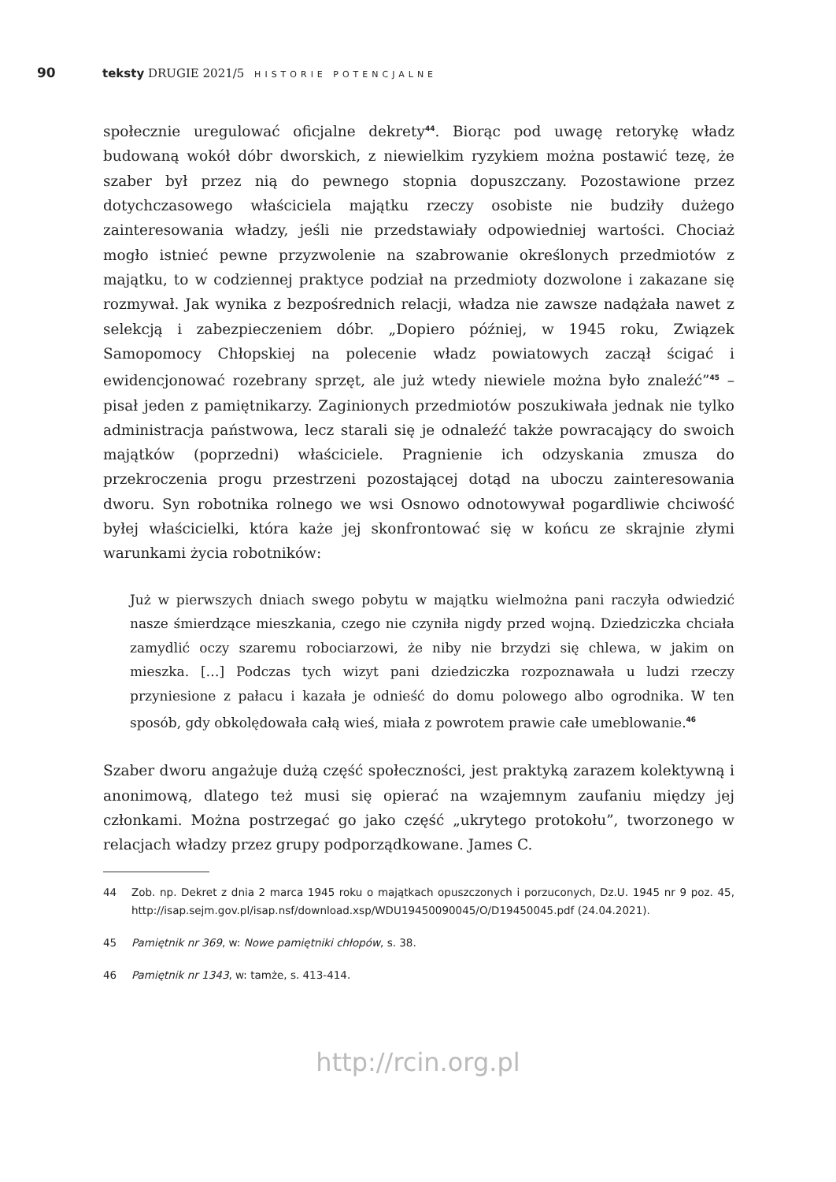90 teksty DRUGIE 2021/5 HISTORIE POTENCJALNE
społecznie uregulować oficjalne dekrety<sup>44</sup>. Biorąc pod uwagę retorykę władz budowaną wokół dóbr dworskich, z niewielkim ryzykiem można postawić tezę, że szaber był przez nią do pewnego stopnia dopuszczany. Pozostawione przez dotychczasowego właściciela majątku rzeczy osobiste nie budziły dużego zainteresowania władzy, jeśli nie przedstawiały odpowiedniej wartości. Chociaż mogło istnieć pewne przyzwolenie na szabrowanie określonych przedmiotów z majątku, to w codziennej praktyce podział na przedmioty dozwolone i zakazane się rozmywał. Jak wynika z bezpośrednich relacji, władza nie zawsze nadążała nawet z selekcją i zabezpieczeniem dóbr. „Dopiero później, w 1945 roku, Związek Samopomocy Chłopskiej na polecenie władz powiatowych zaczął ścigać i ewidencjonować rozebrany sprzęt, ale już wtedy niewiele można było znaleźć”<sup>45</sup> – pisał jeden z pamiętnikarzy. Zaginionych przedmiotów poszukiwała jednak nie tylko administracja państwowa, lecz starali się je odnaleźć także powracający do swoich majątków (poprzedni) właściciele. Pragnienie ich odzyskania zmusza do przekroczenia progu przestrzeni pozostającej dotąd na uboczu zainteresowania dworu. Syn robotnika rolnego we wsi Osnowo odnotowywał pogardliwie chciwość byłej właścicielki, która każe jej skonfrontować się w końcu ze skrajnie złymi warunkami życia robotników:
Już w pierwszych dniach swego pobytu w majątku wielmożna pani raczyła odwiedzić nasze śmierdzące mieszkania, czego nie czyniła nigdy przed wojną. Dziedziczka chciała zamydlić oczy szaremu robociarzowi, że niby nie brzydzi się chlewa, w jakim on mieszka. […] Podczas tych wizyt pani dziedziczka rozpoznawała u ludzi rzeczy przyniesione z pałacu i kazała je odnieść do domu polowego albo ogrodnika. W ten sposób, gdy obkolędowała całą wieś, miała z powrotem prawie całe umeblowanie.<sup>46</sup>
Szaber dworu angażuje dużą część społeczności, jest praktyką zarazem kolektywną i anonimową, dlatego też musi się opierać na wzajemnym zaufaniu między jej członkami. Można postrzegać go jako część „ukrytego protokołu”, tworzonego w relacjach władzy przez grupy podporządkowane. James C.
44 Zob. np. Dekret z dnia 2 marca 1945 roku o majątkach opuszczonych i porzuconych, Dz.U. 1945 nr 9 poz. 45, http://isap.sejm.gov.pl/isap.nsf/download.xsp/WDU19450090045/O/D19450045.pdf (24.04.2021).
45 Pamiętnik nr 369, w: Nowe pamiętniki chłopów, s. 38.
46 Pamiętnik nr 1343, w: tamże, s. 413-414.
http://rcin.org.pl